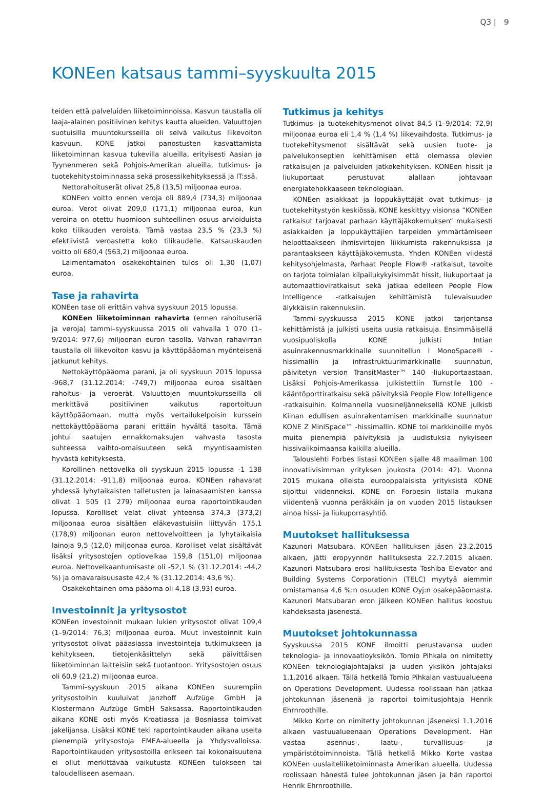Q3 | 9
KONEen katsaus tammi–syyskuulta 2015
teiden että palveluiden liiketoiminnoissa. Kasvun taustalla oli laaja-alainen positiivinen kehitys kautta alueiden. Valuuttojen suotuisilla muuntokursseilla oli selvä vaikutus liikevoiton kasvuun. KONE jatkoi panostusten kasvattamista liiketoiminnan kasvua tukevilla alueilla, erityisesti Aasian ja Tyynenmeren sekä Pohjois-Amerikan alueilla, tutkimus- ja tuotekehitystoiminnassa sekä prosessikehityksessä ja IT:ssä.
Nettorahoituserät olivat 25,8 (13,5) miljoonaa euroa.
KONEen voitto ennen veroja oli 889,4 (734,3) miljoonaa euroa. Verot olivat 209,0 (171,1) miljoonaa euroa, kun veroina on otettu huomioon suhteellinen osuus arvioiduista koko tilikauden veroista. Tämä vastaa 23,5 % (23,3 %) efektiivistä veroastetta koko tilikaudelle. Katsauskauden voitto oli 680,4 (563,2) miljoonaa euroa.
Laimentamaton osakekohtainen tulos oli 1,30 (1,07) euroa.
Tase ja rahavirta
KONEen tase oli erittäin vahva syyskuun 2015 lopussa.
KONEen liiketoiminnan rahavirta (ennen rahoituseriä ja veroja) tammi–syyskuussa 2015 oli vahvalla 1 070 (1–9/2014: 977,6) miljoonan euron tasolla. Vahvan rahavirran taustalla oli liikevoiton kasvu ja käyttöpääoman myönteisenä jatkunut kehitys.
Nettokäyttöpääoma parani, ja oli syyskuun 2015 lopussa -968,7 (31.12.2014: -749,7) miljoonaa euroa sisältäen rahoitus- ja veroerät. Valuuttojen muuntokursseilla oli merkittävä positiivinen vaikutus raportoituun käyttöpääomaan, mutta myös vertailukelpoisin kurssein nettokäyttöpääoma parani erittäin hyvältä tasolta. Tämä johtui saatujen ennakkomaksujen vahvasta tasosta suhteessa vaihto-omaisuuteen sekä myyntisaamisten hyvästä kehityksestä.
Korollinen nettovelka oli syyskuun 2015 lopussa -1 138 (31.12.2014: -911,8) miljoonaa euroa. KONEen rahavarat yhdessä lyhytaikaisten talletusten ja lainasaamisten kanssa olivat 1 505 (1 279) miljoonaa euroa raportointikauden lopussa. Korolliset velat olivat yhteensä 374,3 (373,2) miljoonaa euroa sisältäen eläkevastuisiin liittyvän 175,1 (178,9) miljoonan euron nettovelvoitteen ja lyhytaikaisia lainoja 9,5 (12,0) miljoonaa euroa. Korolliset velat sisältävät lisäksi yritysostojen optiovelkaa 159,8 (151,0) miljoonaa euroa. Nettovelkaantumisaste oli -52,1 % (31.12.2014: -44,2 %) ja omavaraisuusaste 42,4 % (31.12.2014: 43,6 %).
Osakekohtainen oma pääoma oli 4,18 (3,93) euroa.
Investoinnit ja yritysostot
KONEen investoinnit mukaan lukien yritysostot olivat 109,4 (1–9/2014: 76,3) miljoonaa euroa. Muut investoinnit kuin yritysostot olivat pääasiassa investointeja tutkimukseen ja kehitykseen, tietojenkäsittelyn sekä päivittäisen liiketoiminnan laitteisiin sekä tuotantoon. Yritysostojen osuus oli 60,9 (21,2) miljoonaa euroa.
Tammi–syyskuun 2015 aikana KONEen suurempiin yritysostoihin kuuluivat Janzhoff Aufzüge GmbH ja Klostermann Aufzüge GmbH Saksassa. Raportointikauden aikana KONE osti myös Kroatiassa ja Bosniassa toimivat jakelijansa. Lisäksi KONE teki raportointikauden aikana useita pienempiä yritysostoja EMEA-alueella ja Yhdysvalloissa. Raportointikauden yritysostoilla erikseen tai kokonaisuutena ei ollut merkittävää vaikutusta KONEen tulokseen tai taloudelliseen asemaan.
Tutkimus ja kehitys
Tutkimus- ja tuotekehitysmenot olivat 84,5 (1–9/2014: 72,9) miljoonaa euroa eli 1,4 % (1,4 %) liikevaihdosta. Tutkimus- ja tuotekehitysmenot sisältävät sekä uusien tuote- ja palvelukonseptien kehittämisen että olemassa olevien ratkaisujen ja palveluiden jatkokehityksen. KONEen hissit ja liukuportaat perustuvat alallaan johtavaan energiatehokkaaseen teknologiaan.
KONEen asiakkaat ja loppukäyttäjät ovat tutkimus- ja tuotekehitystyön keskiössä. KONE keskittyy visionsa ”KONEen ratkaisut tarjoavat parhaan käyttäjäkokemuksen“ mukaisesti asiakkaiden ja loppukäyttäjien tarpeiden ymmärtämiseen helpottaakseen ihmisvirtojen liikkumista rakennuksissa ja parantaakseen käyttäjäkokemusta. Yhden KONEen viidestä kehitysohjelmasta, Parhaat People Flow® -ratkaisut, tavoite on tarjota toimialan kilpailukykyisimmät hissit, liukuportaat ja automaattioviratkaisut sekä jatkaa edelleen People Flow Intelligence -ratkaisujen kehittämistä tulevaisuuden älykkäisiin rakennuksiin.
Tammi–syyskuussa 2015 KONE jatkoi tarjontansa kehittämistä ja julkisti useita uusia ratkaisuja. Ensimmäisellä vuosipuoliskolla KONE julkisti Intian asuinrakennusmarkkinalle suunnitellun I MonoSpace® -hissimallin ja infrastruktuurimarkkinalle suunnatun, päivitetyn version TransitMaster™ 140 -liukuportaastaan. Lisäksi Pohjois-Amerikassa julkistettiin Turnstile 100 -kääntöporttiratkaisu sekä päivityksiä People Flow Intelligence -ratkaisuihin. Kolmannella vuosineljänneksellä KONE julkisti Kiinan edullisen asuinrakentamisen markkinalle suunnatun KONE Z MiniSpace™ -hissimallin. KONE toi markkinoille myös muita pienempiä päivityksiä ja uudistuksia nykyiseen hissivalikoimaansa kaikilla alueilla.
Talouslehti Forbes listasi KONEen sijalle 48 maailman 100 innovatiivisimman yrityksen joukosta (2014: 42). Vuonna 2015 mukana olleista eurooppalaisista yrityksistä KONE sijoittui viidenneksi. KONE on Forbesin listalla mukana viidentenä vuonna peräkkäin ja on vuoden 2015 listauksen ainoa hissi- ja liukuporrasyhtiö.
Muutokset hallituksessa
Kazunori Matsubara, KONEen hallituksen jäsen 23.2.2015 alkaen, jätti eropyynnön hallituksesta 22.7.2015 alkaen. Kazunori Matsubara erosi hallituksesta Toshiba Elevator and Building Systems Corporationin (TELC) myytyä aiemmin omistamansa 4,6 %:n osuuden KONE Oyj:n osakepääomasta. Kazunori Matsubaran eron jälkeen KONEen hallitus koostuu kahdeksasta jäsenestä.
Muutokset johtokunnassa
Syyskuussa 2015 KONE ilmoitti perustavansa uuden teknologia- ja innovaatioyksikön. Tomio Pihkala on nimitetty KONEen teknologiajohtajaksi ja uuden yksikön johtajaksi 1.1.2016 alkaen. Tällä hetkellä Tomio Pihkalan vastuualueena on Operations Development. Uudessa roolissaan hän jatkaa johtokunnan jäsenenä ja raportoi toimitusjohtaja Henrik Ehrnroothille.
Mikko Korte on nimitetty johtokunnan jäseneksi 1.1.2016 alkaen vastuualueenaan Operations Development. Hän vastaa asennus-, laatu-, turvallisuus- ja ympäristötoiminnoista. Tällä hetkellä Mikko Korte vastaa KONEen uuslaiteliiketoiminnasta Amerikan alueella. Uudessa roolissaan hänestä tulee johtokunnan jäsen ja hän raportoi Henrik Ehrnroothille.